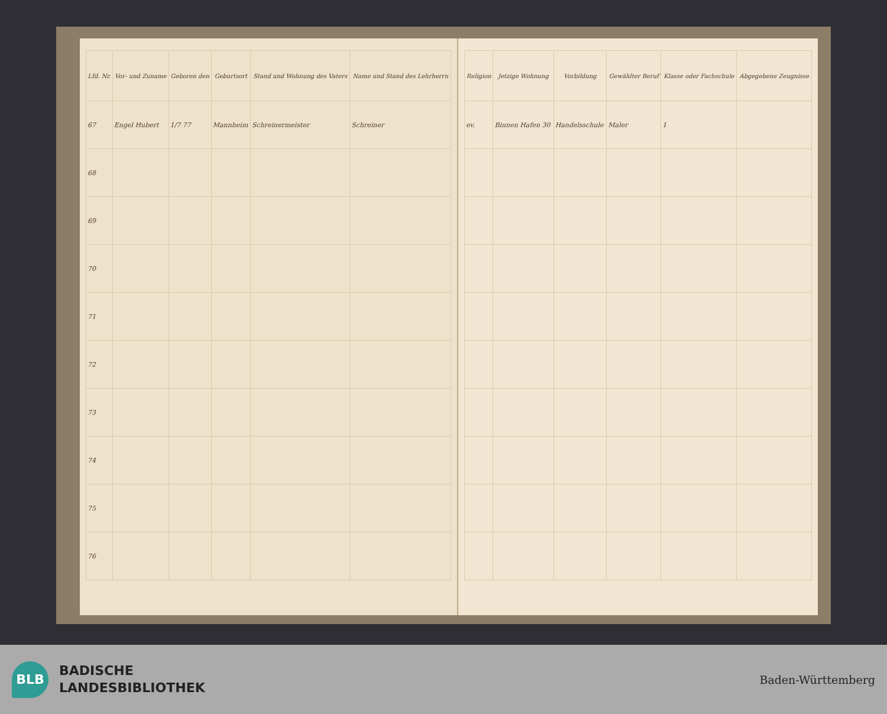| Lfd. Nr. | Vor- und Zuname | Geboren den | Geburtsort | Stand und Wohnung des Vaters | Name und Stand des Lehrherrn |
| --- | --- | --- | --- | --- | --- |
| 67 | Engel Hubert | 1/7 77 | Mannheim | Schreinermeister | Schreiner |
| 68 | | | | | |
| 69 | | | | | |
| 70 | | | | | |
| 71 | | | | | |
| 72 | | | | | |
| 73 | | | | | |
| 74 | | | | | |
| 75 | | | | | |
| 76 | | | | | |
| Religion | Jetzige Wohnung | Vorbildung | Gewählter Beruf | Klasse oder Fachschule | Abgegebene Zeugnisse |
| --- | --- | --- | --- | --- | --- |
| ev. | Binnen Hafen 30 | Handelsschule | Maler | 1 | |
BLB
BADISCHE
LANDESBIBLIOTHEK
Baden-Württemberg